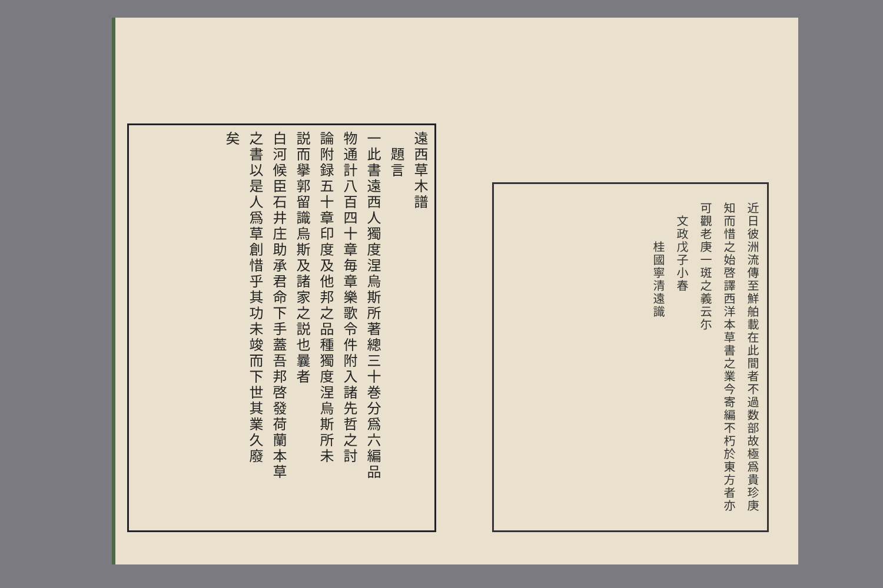遠西草木譜
　題言
一此書遠西人獨度涅烏斯所著總三十巻分爲六編品
物通計八百四十章毎章樂歌令件附入諸先哲之討
論附録五十章印度及他邦之品種獨度涅烏斯所未
説而擧郭留識烏斯及諸家之説也曩者
白河候臣石井庄助承君命下手蓋吾邦啓發荷蘭本草
之書以是人爲草創惜乎其功未竣而下世其業久廢
矣
近日彼洲流傳至鮮舶載在此間者不過数部故極爲貴珍庚
知而惜之始啓譯西洋本草書之業今寄編不朽於東方者亦
可觀老庚一斑之義云尓
　文政戊子小春
　　　桂國寧清遠識